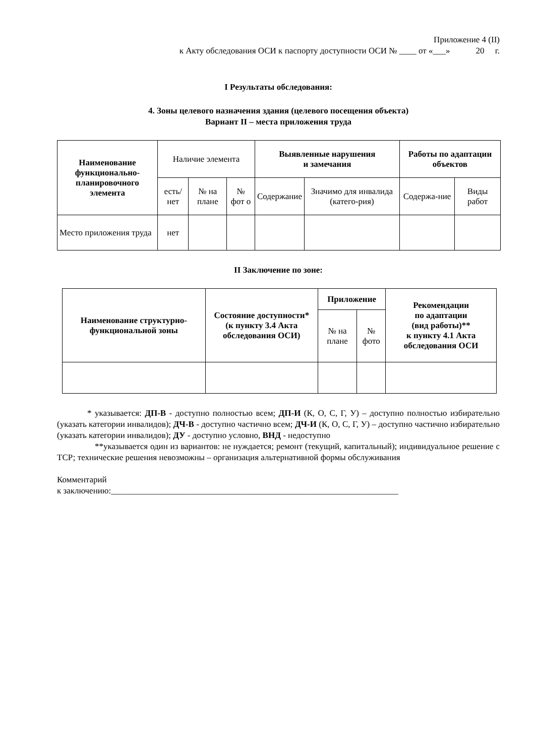Приложение 4 (II)
к Акту обследования ОСИ к паспорту доступности ОСИ № ____ от «___» 20 г.
I Результаты обследования:
4. Зоны целевого назначения здания (целевого посещения объекта)
Вариант II – места приложения труда
| Наименование функционально-планировочного элемента | Наличие элемента | | | Выявленные нарушения и замечания | | Работы по адаптации объектов | |
| --- | --- | --- | --- | --- | --- | --- | --- |
| | есть/ нет | № на плане | № фот о | Содержание | Значимо для инвалида (катего-рия) | Содержа-ние | Виды работ |
| Место приложения труда | нет | | | | | | |
II Заключение по зоне:
| Наименование структурно-функциональной зоны | Состояние доступности* (к пункту 3.4 Акта обследования ОСИ) | Приложение | | Рекомендации по адаптации (вид работы)** к пункту 4.1 Акта обследования ОСИ |
| --- | --- | --- | --- | --- |
| | | № на плане | № фото | |
* указывается: ДП-В - доступно полностью всем; ДП-И (К, О, С, Г, У) – доступно полностью избирательно (указать категории инвалидов); ДЧ-В - доступно частично всем; ДЧ-И (К, О, С, Г, У) – доступно частично избирательно (указать категории инвалидов); ДУ - доступно условно, ВНД - недоступно
**указывается один из вариантов: не нуждается; ремонт (текущий, капитальный); индивидуальное решение с ТСР; технические решения невозможны – организация альтернативной формы обслуживания
Комментарий
к заключению:___________________________________________________________________